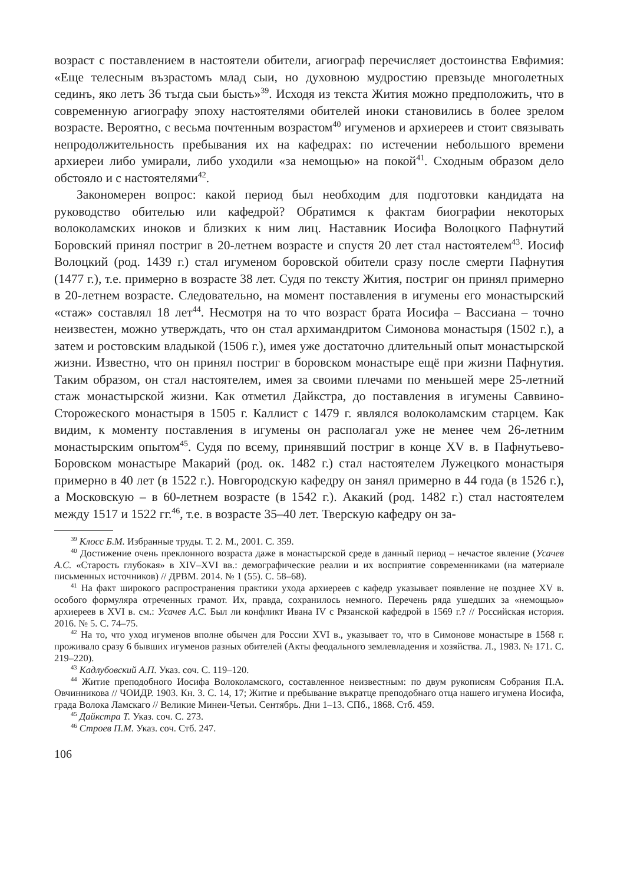возраст с поставлением в настоятели обители, агиограф перечисляет достоинства Евфимия: «Еще телесным възрастомъ млад сыи, но духовною мудростию превзыде многолетных сединъ, яко летъ 36 тъгда сыи бысть»<sup>39</sup>. Исходя из текста Жития можно предположить, что в современную агиографу эпоху настоятелями обителей иноки становились в более зрелом возрасте. Вероятно, с весьма почтенным возрастом<sup>40</sup> игуменов и архиереев и стоит связывать непродолжительность пребывания их на кафедрах: по истечении небольшого времени архиереи либо умирали, либо уходили «за немощью» на покой<sup>41</sup>. Сходным образом дело обстояло и с настоятелями<sup>42</sup>.
Закономерен вопрос: какой период был необходим для подготовки кандидата на руководство обителью или кафедрой? Обратимся к фактам биографии некоторых волоколамских иноков и близких к ним лиц. Наставник Иосифа Волоцкого Пафнутий Боровский принял постриг в 20-летнем возрасте и спустя 20 лет стал настоятелем<sup>43</sup>. Иосиф Волоцкий (род. 1439 г.) стал игуменом боровской обители сразу после смерти Пафнутия (1477 г.), т.е. примерно в возрасте 38 лет. Судя по тексту Жития, постриг он принял примерно в 20-летнем возрасте. Следовательно, на момент поставления в игумены его монастырский «стаж» составлял 18 лет<sup>44</sup>. Несмотря на то что возраст брата Иосифа – Вассиана – точно неизвестен, можно утверждать, что он стал архимандритом Симонова монастыря (1502 г.), а затем и ростовским владыкой (1506 г.), имея уже достаточно длительный опыт монастырской жизни. Известно, что он принял постриг в боровском монастыре ещё при жизни Пафнутия. Таким образом, он стал настоятелем, имея за своими плечами по меньшей мере 25-летний стаж монастырской жизни. Как отметил Дайкстра, до поставления в игумены Саввино-Сторожеского монастыря в 1505 г. Каллист с 1479 г. являлся волоколамским старцем. Как видим, к моменту поставления в игумены он располагал уже не менее чем 26-летним монастырским опытом<sup>45</sup>. Судя по всему, принявший постриг в конце XV в. в Пафнутьево-Боровском монастыре Макарий (род. ок. 1482 г.) стал настоятелем Лужецкого монастыря примерно в 40 лет (в 1522 г.). Новгородскую кафедру он занял примерно в 44 года (в 1526 г.), а Московскую – в 60-летнем возрасте (в 1542 г.). Акакий (род. 1482 г.) стал настоятелем между 1517 и 1522 гг.<sup>46</sup>, т.е. в возрасте 35–40 лет. Тверскую кафедру он за-
<sup>39</sup> Клосс Б.М. Избранные труды. Т. 2. М., 2001. С. 359.
<sup>40</sup> Достижение очень преклонного возраста даже в монастырской среде в данный период – нечастое явление (Усачев А.С. «Старость глубокая» в XIV–XVI вв.: демографические реалии и их восприятие современниками (на материале письменных источников) // ДРВМ. 2014. № 1 (55). С. 58–68).
<sup>41</sup> На факт широкого распространения практики ухода архиереев с кафедр указывает появление не позднее XV в. особого формуляра отреченных грамот. Их, правда, сохранилось немного. Перечень ряда ушедших за «немощью» архиереев в XVI в. см.: Усачев А.С. Был ли конфликт Ивана IV с Рязанской кафедрой в 1569 г.? // Российская история. 2016. № 5. С. 74–75.
<sup>42</sup> На то, что уход игуменов вполне обычен для России XVI в., указывает то, что в Симонове монастыре в 1568 г. проживало сразу 6 бывших игуменов разных обителей (Акты феодального землевладения и хозяйства. Л., 1983. № 171. С. 219–220).
<sup>43</sup> Кадлубовский А.П. Указ. соч. С. 119–120.
<sup>44</sup> Житие преподобного Иосифа Волоколамского, составленное неизвестным: по двум рукописям Собрания П.А. Овчинникова // ЧОИДР. 1903. Кн. 3. С. 14, 17; Житие и пребывание въкратце преподобнаго отца нашего игумена Иосифа, града Волока Ламскаго // Великие Минеи-Четьи. Сентябрь. Дни 1–13. СПб., 1868. Стб. 459.
<sup>45</sup> Дайкстра Т. Указ. соч. С. 273.
<sup>46</sup> Строев П.М. Указ. соч. Стб. 247.
106